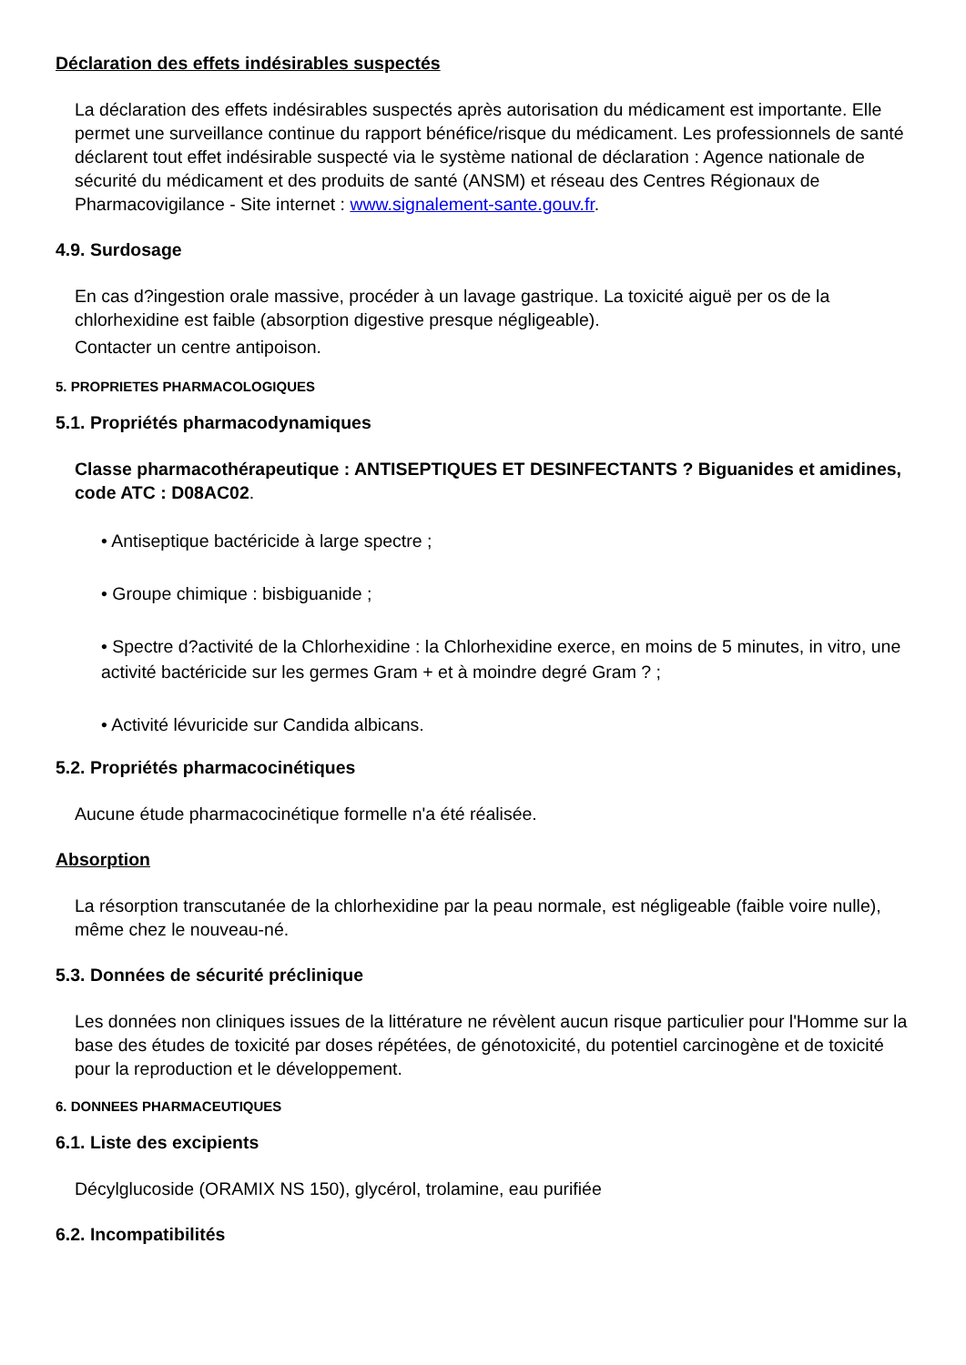Déclaration des effets indésirables suspectés
La déclaration des effets indésirables suspectés après autorisation du médicament est importante. Elle permet une surveillance continue du rapport bénéfice/risque du médicament. Les professionnels de santé déclarent tout effet indésirable suspecté via le système national de déclaration : Agence nationale de sécurité du médicament et des produits de santé (ANSM) et réseau des Centres Régionaux de Pharmacovigilance - Site internet : www.signalement-sante.gouv.fr.
4.9. Surdosage
En cas d?ingestion orale massive, procéder à un lavage gastrique. La toxicité aiguë per os de la chlorhexidine est faible (absorption digestive presque négligeable).
Contacter un centre antipoison.
5. PROPRIETES PHARMACOLOGIQUES
5.1. Propriétés pharmacodynamiques
Classe pharmacothérapeutique : ANTISEPTIQUES ET DESINFECTANTS ? Biguanides et amidines, code ATC : D08AC02.
• Antiseptique bactéricide à large spectre ;
• Groupe chimique : bisbiguanide ;
• Spectre d?activité de la Chlorhexidine : la Chlorhexidine exerce, en moins de 5 minutes, in vitro, une activité bactéricide sur les germes Gram + et à moindre degré Gram ? ;
• Activité lévuricide sur Candida albicans.
5.2. Propriétés pharmacocinétiques
Aucune étude pharmacocinétique formelle n'a été réalisée.
Absorption
La résorption transcutanée de la chlorhexidine par la peau normale, est négligeable (faible voire nulle), même chez le nouveau-né.
5.3. Données de sécurité préclinique
Les données non cliniques issues de la littérature ne révèlent aucun risque particulier pour l'Homme sur la base des études de toxicité par doses répétées, de génotoxicité, du potentiel carcinogène et de toxicité pour la reproduction et le développement.
6. DONNEES PHARMACEUTIQUES
6.1. Liste des excipients
Décylglucoside (ORAMIX NS 150), glycérol, trolamine, eau purifiée
6.2. Incompatibilités